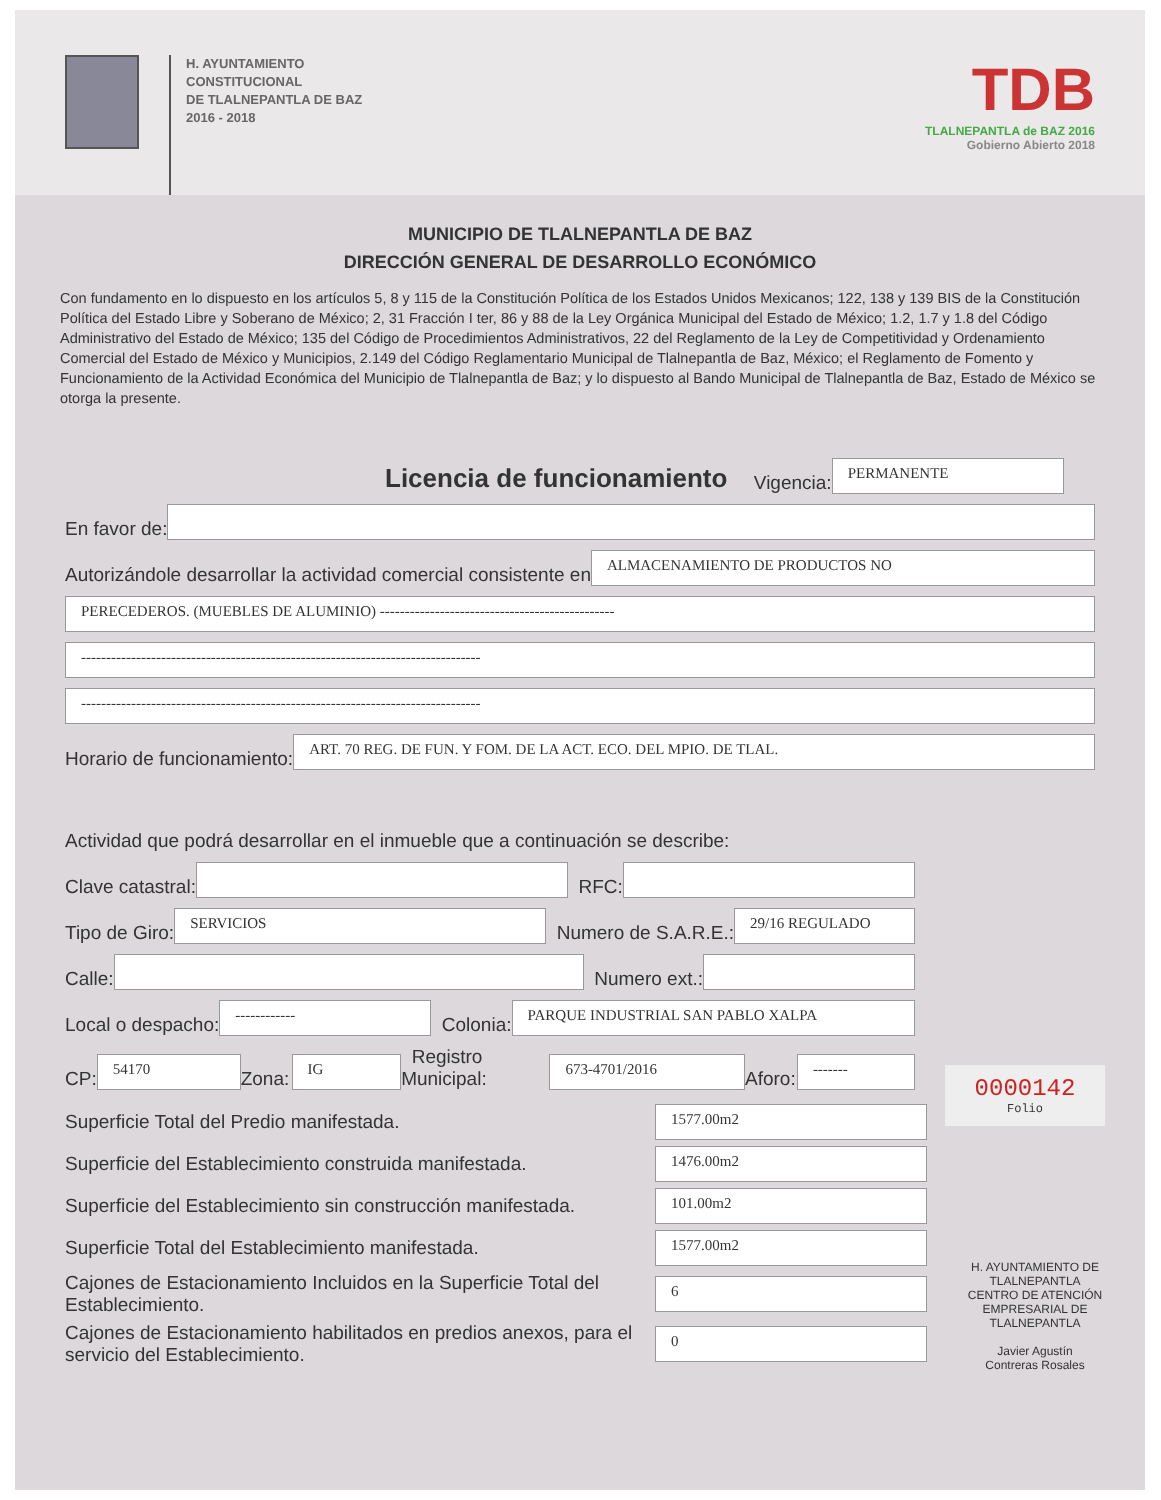H. AYUNTAMIENTO
CONSTITUCIONAL
DE TLALNEPANTLA DE BAZ
2016 - 2018
TDB
TLALNEPANTLA de BAZ 2016
Gobierno Abierto 2018
MUNICIPIO DE TLALNEPANTLA DE BAZ
DIRECCIÓN GENERAL DE DESARROLLO ECONÓMICO
Con fundamento en lo dispuesto en los artículos 5, 8 y 115 de la Constitución Política de los Estados Unidos Mexicanos; 122, 138 y 139 BIS de la Constitución Política del Estado Libre y Soberano de México; 2, 31 Fracción I ter, 86 y 88 de la Ley Orgánica Municipal del Estado de México; 1.2, 1.7 y 1.8 del Código Administrativo del Estado de México; 135 del Código de Procedimientos Administrativos, 22 del Reglamento de la Ley de Competitividad y Ordenamiento Comercial del Estado de México y Municipios, 2.149 del Código Reglamentario Municipal de Tlalnepantla de Baz, México; el Reglamento de Fomento y Funcionamiento de la Actividad Económica del Municipio de Tlalnepantla de Baz; y lo dispuesto al Bando Municipal de Tlalnepantla de Baz, Estado de México se otorga la presente.
Licencia de funcionamiento Vigencia: PERMANENTE
En favor de:
Autorizándole desarrollar la actividad comercial consistente en ALMACENAMIENTO DE PRODUCTOS NO
PERECEDEROS. (MUEBLES DE ALUMINIO) -----------------------------------------------
--------------------------------------------------------------------------------
--------------------------------------------------------------------------------
Horario de funcionamiento: ART. 70 REG. DE FUN. Y FOM. DE LA ACT. ECO. DEL MPIO. DE TLAL.
Actividad que podrá desarrollar en el inmueble que a continuación se describe:
Clave catastral: RFC:
Tipo de Giro: SERVICIOS Numero de S.A.R.E.: 29/16 REGULADO
Calle: Numero ext.:
Local o despacho: ------------ Colonia: PARQUE INDUSTRIAL SAN PABLO XALPA
CP: 54170 Zona: IG Registro Municipal: 673-4701/2016 Aforo: -------
0000142
Folio
Superficie Total del Predio manifestada. 1577.00m2
Superficie del Establecimiento construida manifestada. 1476.00m2
Superficie del Establecimiento sin construcción manifestada. 101.00m2
Superficie Total del Establecimiento manifestada. 1577.00m2
Cajones de Estacionamiento Incluidos en la Superficie Total del Establecimiento. 6
Cajones de Estacionamiento habilitados en predios anexos, para el servicio del Establecimiento. 0
H. AYUNTAMIENTO DE TLALNEPANTLA
CENTRO DE ATENCIÓN EMPRESARIAL DE TLALNEPANTLA
Javier Agustín
Contreras Rosales